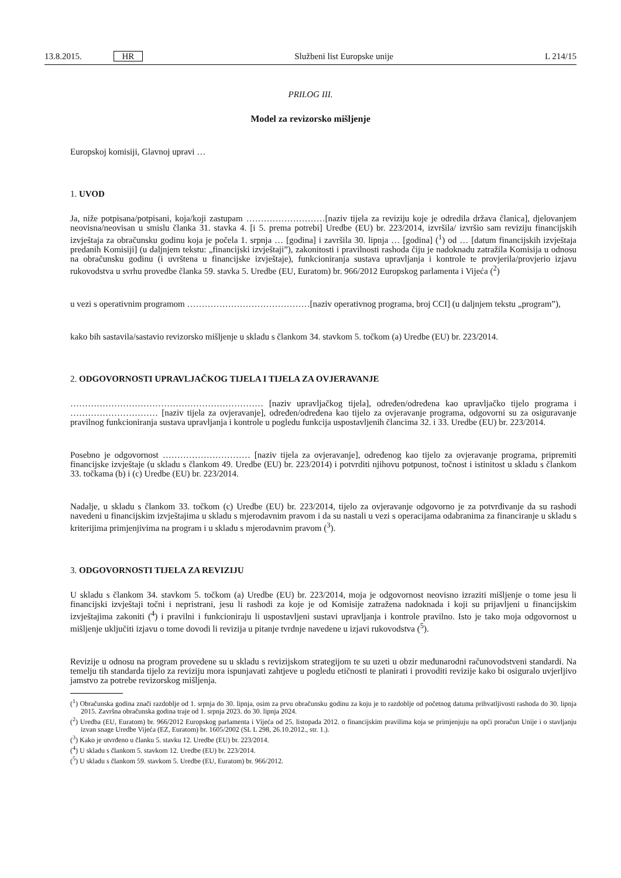13.8.2015. HR Službeni list Europske unije L 214/15
PRILOG III.
Model za revizorsko mišljenje
Europskoj komisiji, Glavnoj upravi …
1. UVOD
Ja, niže potpisana/potpisani, koja/koji zastupam ………………………[naziv tijela za reviziju koje je odredila država članica], djelovanjem neovisna/neovisan u smislu članka 31. stavka 4. [i 5. prema potrebi] Uredbe (EU) br. 223/2014, izvršila/ izvršio sam reviziju financijskih izvještaja za obračunsku godinu koja je počela 1. srpnja … [godina] i završila 30. lipnja … [godina] (<sup>1</sup>) od … [datum financijskih izvještaja predanih Komisiji] (u daljnjem tekstu: „financijski izvještaji”), zakonitosti i pravilnosti rashoda čiju je nadoknadu zatražila Komisija u odnosu na obračunsku godinu (i uvrštena u financijske izvještaje), funkcioniranja sustava upravljanja i kontrole te provjerila/provjerio izjavu rukovodstva u svrhu provedbe članka 59. stavka 5. Uredbe (EU, Euratom) br. 966/2012 Europskog parlamenta i Vijeća (<sup>2</sup>)
u vezi s operativnim programom ……………………………………[naziv operativnog programa, broj CCI] (u daljnjem tekstu „program”),
kako bih sastavila/sastavio revizorsko mišljenje u skladu s člankom 34. stavkom 5. točkom (a) Uredbe (EU) br. 223/2014.
2. ODGOVORNOSTI UPRAVLJAČKOG TIJELA I TIJELA ZA OVJERAVANJE
………………………………………………………… [naziv upravljačkog tijela], određen/određena kao upravljačko tijelo programa i ………………………… [naziv tijela za ovjeravanje], određen/određena kao tijelo za ovjeravanje programa, odgovorni su za osiguravanje pravilnog funkcioniranja sustava upravljanja i kontrole u pogledu funkcija uspostavljenih člancima 32. i 33. Uredbe (EU) br. 223/2014.
Posebno je odgovornost ………………………… [naziv tijela za ovjeravanje], određenog kao tijelo za ovjeravanje programa, pripremiti financijske izvještaje (u skladu s člankom 49. Uredbe (EU) br. 223/2014) i potvrditi njihovu potpunost, točnost i istinitost u skladu s člankom 33. točkama (b) i (c) Uredbe (EU) br. 223/2014.
Nadalje, u skladu s člankom 33. točkom (c) Uredbe (EU) br. 223/2014, tijelo za ovjeravanje odgovorno je za potvrđivanje da su rashodi navedeni u financijskim izvještajima u skladu s mjerodavnim pravom i da su nastali u vezi s operacijama odabranima za financiranje u skladu s kriterijima primjenjivima na program i u skladu s mjerodavnim pravom (<sup>3</sup>).
3. ODGOVORNOSTI TIJELA ZA REVIZIJU
U skladu s člankom 34. stavkom 5. točkom (a) Uredbe (EU) br. 223/2014, moja je odgovornost neovisno izraziti mišljenje o tome jesu li financijski izvještaji točni i nepristrani, jesu li rashodi za koje je od Komisije zatražena nadoknada i koji su prijavljeni u financijskim izvještajima zakoniti (<sup>4</sup>) i pravilni i funkcioniraju li uspostavljeni sustavi upravljanja i kontrole pravilno. Isto je tako moja odgovornost u mišljenje uključiti izjavu o tome dovodi li revizija u pitanje tvrdnje navedene u izjavi rukovodstva (<sup>5</sup>).
Revizije u odnosu na program provedene su u skladu s revizijskom strategijom te su uzeti u obzir međunarodni računovodstveni standardi. Na temelju tih standarda tijelo za reviziju mora ispunjavati zahtjeve u pogledu etičnosti te planirati i provoditi revizije kako bi osiguralo uvjerljivo jamstvo za potrebe revizorskog mišljenja.
(<sup>1</sup>) Obračunska godina znači razdoblje od 1. srpnja do 30. lipnja, osim za prvu obračunsku godinu za koju je to razdoblje od početnog datuma prihvatljivosti rashoda do 30. lipnja 2015. Završna obračunska godina traje od 1. srpnja 2023. do 30. lipnja 2024.
(<sup>2</sup>) Uredba (EU, Euratom) br. 966/2012 Europskog parlamenta i Vijeća od 25. listopada 2012. o financijskim pravilima koja se primjenjuju na opći proračun Unije i o stavljanju izvan snage Uredbe Vijeća (EZ, Euratom) br. 1605/2002 (SL L 298, 26.10.2012., str. 1.).
(<sup>3</sup>) Kako je utvrđeno u članku 5. stavku 12. Uredbe (EU) br. 223/2014.
(<sup>4</sup>) U skladu s člankom 5. stavkom 12. Uredbe (EU) br. 223/2014.
(<sup>5</sup>) U skladu s člankom 59. stavkom 5. Uredbe (EU, Euratom) br. 966/2012.